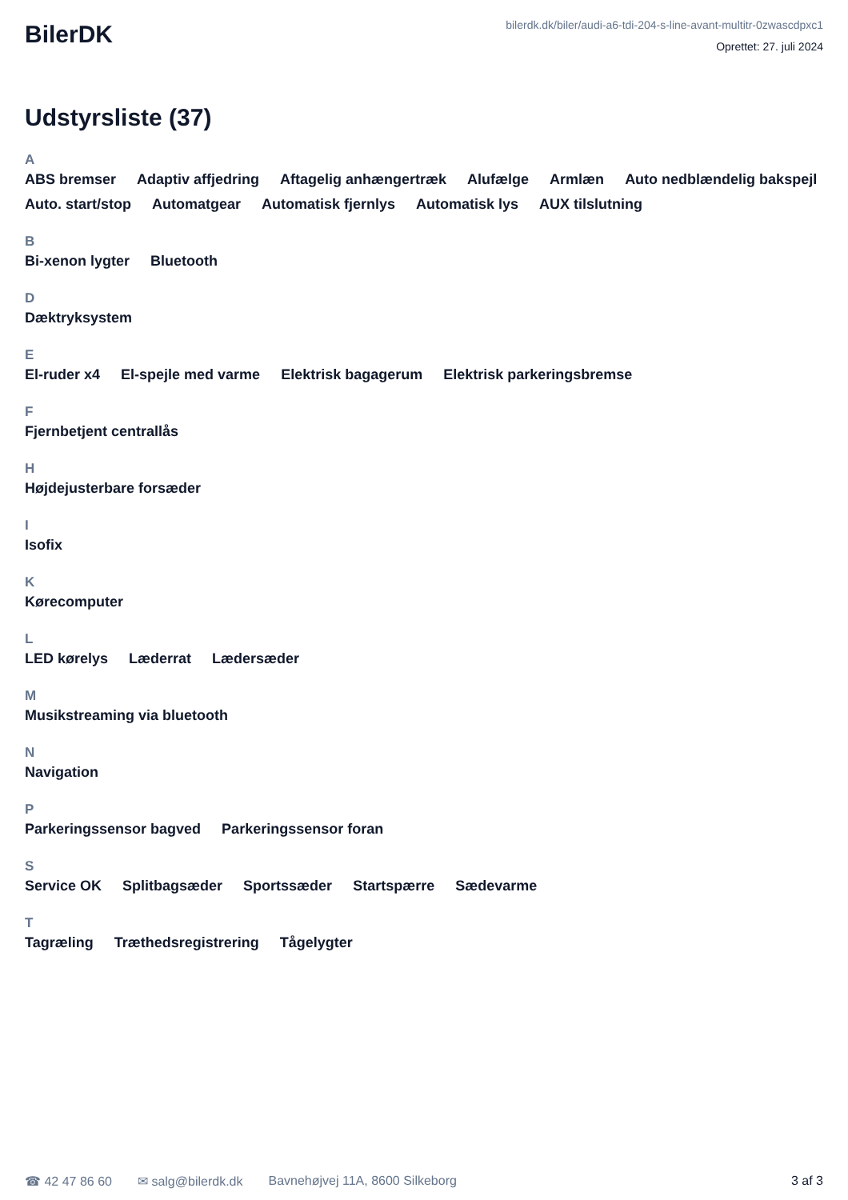BilerDK
bilerdk.dk/biler/audi-a6-tdi-204-s-line-avant-multitr-0zwascdpxc1
Oprettet: 27. juli 2024
Udstyrsliste (37)
A
ABS bremser Adaptiv affjedring Aftagelig anhængertræk Alufælge Armlæn Auto nedblændelig bakspejl Auto. start/stop Automatgear Automatisk fjernlys Automatisk lys AUX tilslutning
B
Bi-xenon lygter Bluetooth
D
Dæktryksystem
E
El-ruder x4 El-spejle med varme Elektrisk bagagerum Elektrisk parkeringsbremse
F
Fjernbetjent centrallås
H
Højdejusterbare forsæder
I
Isofix
K
Kørecomputer
L
LED kørelys Læderrat Lædersæder
M
Musikstreaming via bluetooth
N
Navigation
P
Parkeringssensor bagved Parkeringssensor foran
S
Service OK Splitbagsæder Sportssæder Startspærre Sædevarme
T
Tagræling Træthedsregistrering Tågelygter
☎ 42 47 86 60 ✉ salg@bilerdk.dk Bavnehøjvej 11A, 8600 Silkeborg 3 af 3